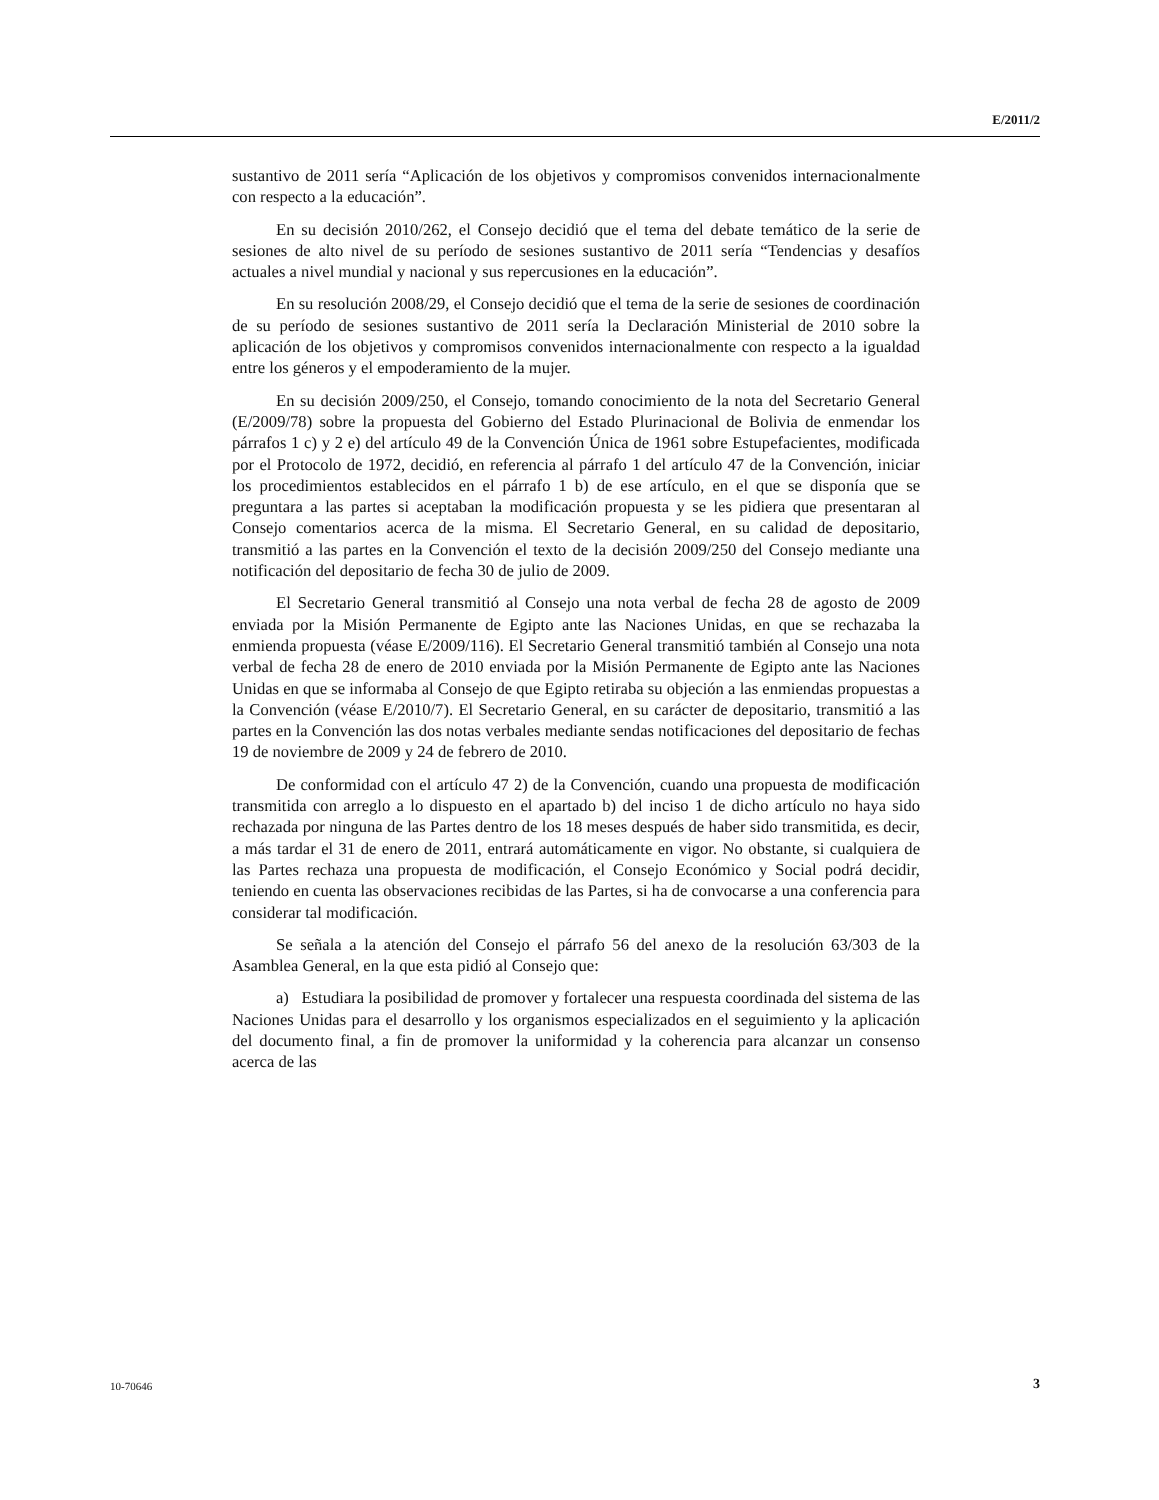E/2011/2
sustantivo de 2011 sería “Aplicación de los objetivos y compromisos convenidos internacionalmente con respecto a la educación”.
En su decisión 2010/262, el Consejo decidió que el tema del debate temático de la serie de sesiones de alto nivel de su período de sesiones sustantivo de 2011 sería “Tendencias y desafíos actuales a nivel mundial y nacional y sus repercusiones en la educación”.
En su resolución 2008/29, el Consejo decidió que el tema de la serie de sesiones de coordinación de su período de sesiones sustantivo de 2011 sería la Declaración Ministerial de 2010 sobre la aplicación de los objetivos y compromisos convenidos internacionalmente con respecto a la igualdad entre los géneros y el empoderamiento de la mujer.
En su decisión 2009/250, el Consejo, tomando conocimiento de la nota del Secretario General (E/2009/78) sobre la propuesta del Gobierno del Estado Plurinacional de Bolivia de enmendar los párrafos 1 c) y 2 e) del artículo 49 de la Convención Única de 1961 sobre Estupefacientes, modificada por el Protocolo de 1972, decidió, en referencia al párrafo 1 del artículo 47 de la Convención, iniciar los procedimientos establecidos en el párrafo 1 b) de ese artículo, en el que se disponía que se preguntara a las partes si aceptaban la modificación propuesta y se les pidiera que presentaran al Consejo comentarios acerca de la misma. El Secretario General, en su calidad de depositario, transmitió a las partes en la Convención el texto de la decisión 2009/250 del Consejo mediante una notificación del depositario de fecha 30 de julio de 2009.
El Secretario General transmitió al Consejo una nota verbal de fecha 28 de agosto de 2009 enviada por la Misión Permanente de Egipto ante las Naciones Unidas, en que se rechazaba la enmienda propuesta (véase E/2009/116). El Secretario General transmitió también al Consejo una nota verbal de fecha 28 de enero de 2010 enviada por la Misión Permanente de Egipto ante las Naciones Unidas en que se informaba al Consejo de que Egipto retiraba su objeción a las enmiendas propuestas a la Convención (véase E/2010/7). El Secretario General, en su carácter de depositario, transmitió a las partes en la Convención las dos notas verbales mediante sendas notificaciones del depositario de fechas 19 de noviembre de 2009 y 24 de febrero de 2010.
De conformidad con el artículo 47 2) de la Convención, cuando una propuesta de modificación transmitida con arreglo a lo dispuesto en el apartado b) del inciso 1 de dicho artículo no haya sido rechazada por ninguna de las Partes dentro de los 18 meses después de haber sido transmitida, es decir, a más tardar el 31 de enero de 2011, entrará automáticamente en vigor. No obstante, si cualquiera de las Partes rechaza una propuesta de modificación, el Consejo Económico y Social podrá decidir, teniendo en cuenta las observaciones recibidas de las Partes, si ha de convocarse a una conferencia para considerar tal modificación.
Se señala a la atención del Consejo el párrafo 56 del anexo de la resolución 63/303 de la Asamblea General, en la que esta pidió al Consejo que:
a) Estudiara la posibilidad de promover y fortalecer una respuesta coordinada del sistema de las Naciones Unidas para el desarrollo y los organismos especializados en el seguimiento y la aplicación del documento final, a fin de promover la uniformidad y la coherencia para alcanzar un consenso acerca de las
10-70646 3